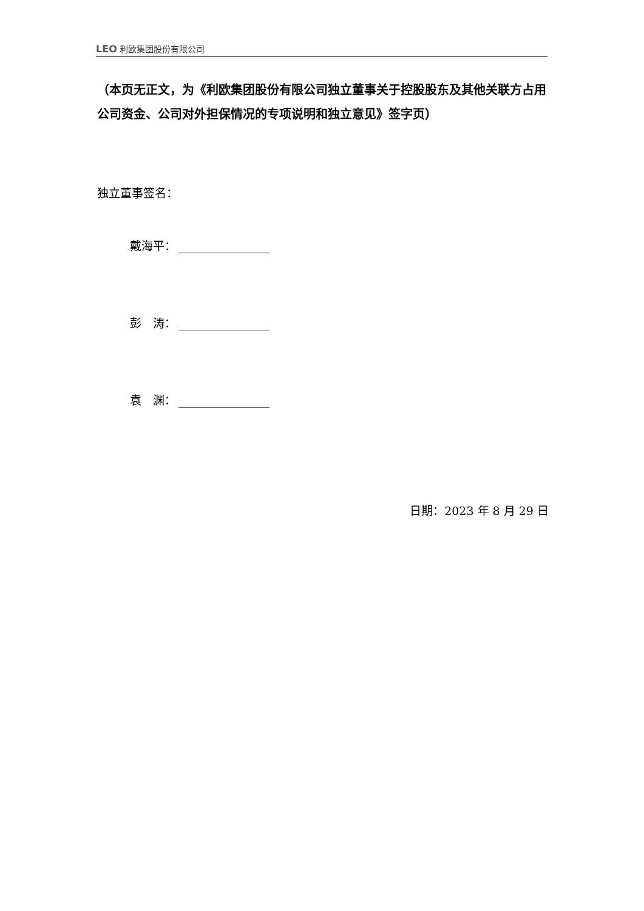LEO 利欧集团股份有限公司
（本页无正文，为《利欧集团股份有限公司独立董事关于控股股东及其他关联方占用公司资金、公司对外担保情况的专项说明和独立意见》签字页）
独立董事签名：
戴海平：
彭　涛：
袁　渊：
日期：2023 年 8 月 29 日